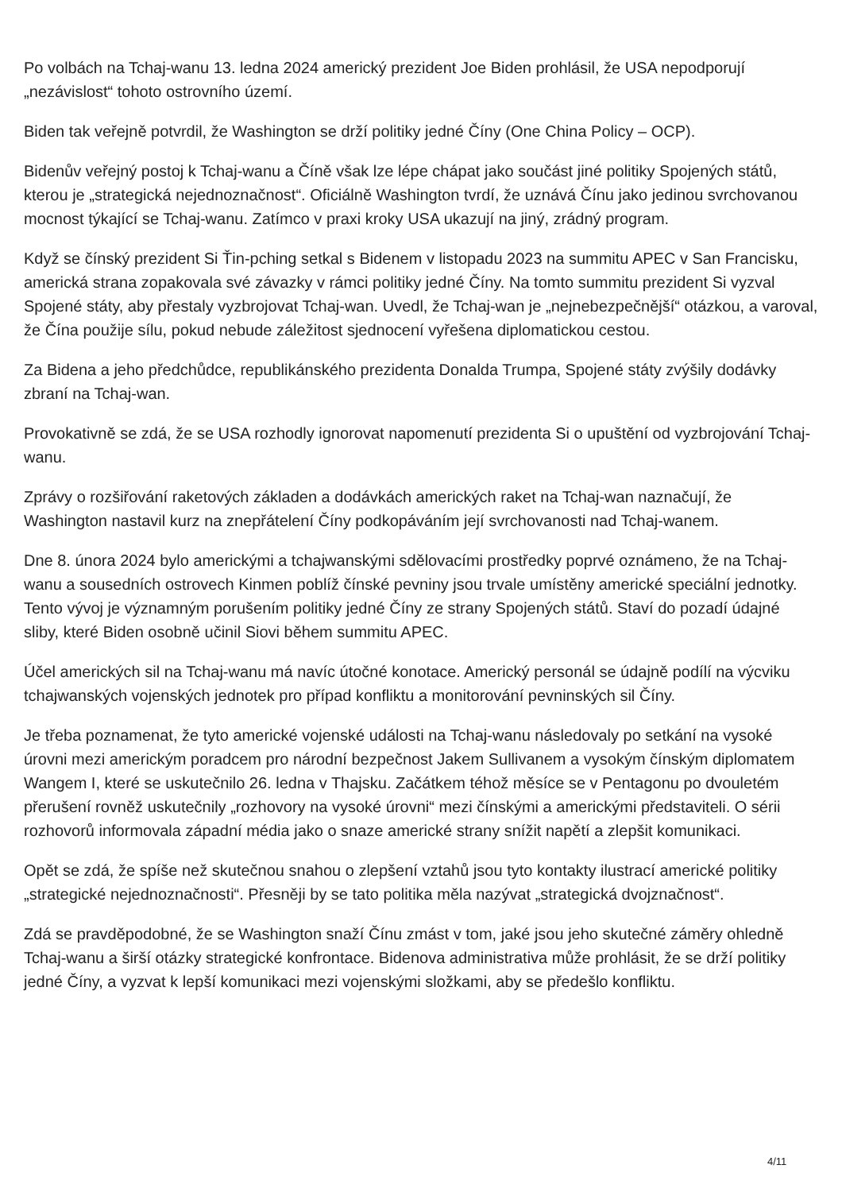Po volbách na Tchaj-wanu 13. ledna 2024 americký prezident Joe Biden prohlásil, že USA nepodporují „nezávislost“ tohoto ostrovního území.
Biden tak veřejně potvrdil, že Washington se drží politiky jedné Číny (One China Policy – OCP).
Bidenův veřejný postoj k Tchaj-wanu a Číně však lze lépe chápat jako součást jiné politiky Spojených států, kterou je „strategická nejednoznačnost“. Oficiálně Washington tvrdí, že uznává Čínu jako jedinou svrchovanou mocnost týkající se Tchaj-wanu. Zatímco v praxi kroky USA ukazují na jiný, zrádný program.
Když se čínský prezident Si Ťin-pching setkal s Bidenem v listopadu 2023 na summitu APEC v San Francisku, americká strana zopakovala své závazky v rámci politiky jedné Číny. Na tomto summitu prezident Si vyzval Spojené státy, aby přestaly vyzbrojovat Tchaj-wan. Uvedl, že Tchaj-wan je „nejnebezpečnější“ otázkou, a varoval, že Čína použije sílu, pokud nebude záležitost sjednocení vyřešena diplomatickou cestou.
Za Bidena a jeho předchůdce, republikánského prezidenta Donalda Trumpa, Spojené státy zvýšily dodávky zbraní na Tchaj-wan.
Provokativně se zdá, že se USA rozhodly ignorovat napomenutí prezidenta Si o upuštění od vyzbrojování Tchaj-wanu.
Zprávy o rozšiřování raketových základen a dodávkách amerických raket na Tchaj-wan naznačují, že Washington nastavil kurz na znepřátelení Číny podkopáváním její svrchovanosti nad Tchaj-wanem.
Dne 8. února 2024 bylo americkými a tchajwanskými sdělovacími prostředky poprvé oznámeno, že na Tchaj-wanu a sousedních ostrovech Kinmen poblíž čínské pevniny jsou trvale umístěny americké speciální jednotky. Tento vývoj je významným porušením politiky jedné Číny ze strany Spojených států. Staví do pozadí údajné sliby, které Biden osobně učinil Siovi během summitu APEC.
Účel amerických sil na Tchaj-wanu má navíc útočné konotace. Americký personál se údajně podílí na výcviku tchajwanských vojenských jednotek pro případ konfliktu a monitorování pevninských sil Číny.
Je třeba poznamenat, že tyto americké vojenské události na Tchaj-wanu následovaly po setkání na vysoké úrovni mezi americkým poradcem pro národní bezpečnost Jakem Sullivanem a vysokým čínským diplomatem Wangem I, které se uskutečnilo 26. ledna v Thajsku. Začátkem téhož měsíce se v Pentagonu po dvouletém přerušení rovněž uskutečnily „rozhovory na vysoké úrovni“ mezi čínskými a americkými představiteli. O sérii rozhovorů informovala západní média jako o snaze americké strany snížit napětí a zlepšit komunikaci.
Opět se zdá, že spíše než skutečnou snahou o zlepšení vztahů jsou tyto kontakty ilustrací americké politiky „strategické nejednoznačnosti“. Přesněji by se tato politika měla nazývat „strategická dvojznačnost“.
Zdá se pravděpodobné, že se Washington snaží Čínu zmást v tom, jaké jsou jeho skutečné záměry ohledně Tchaj-wanu a širší otázky strategické konfrontace. Bidenova administrativa může prohlásit, že se drží politiky jedné Číny, a vyzvat k lepší komunikaci mezi vojenskými složkami, aby se předešlo konfliktu.
4/11